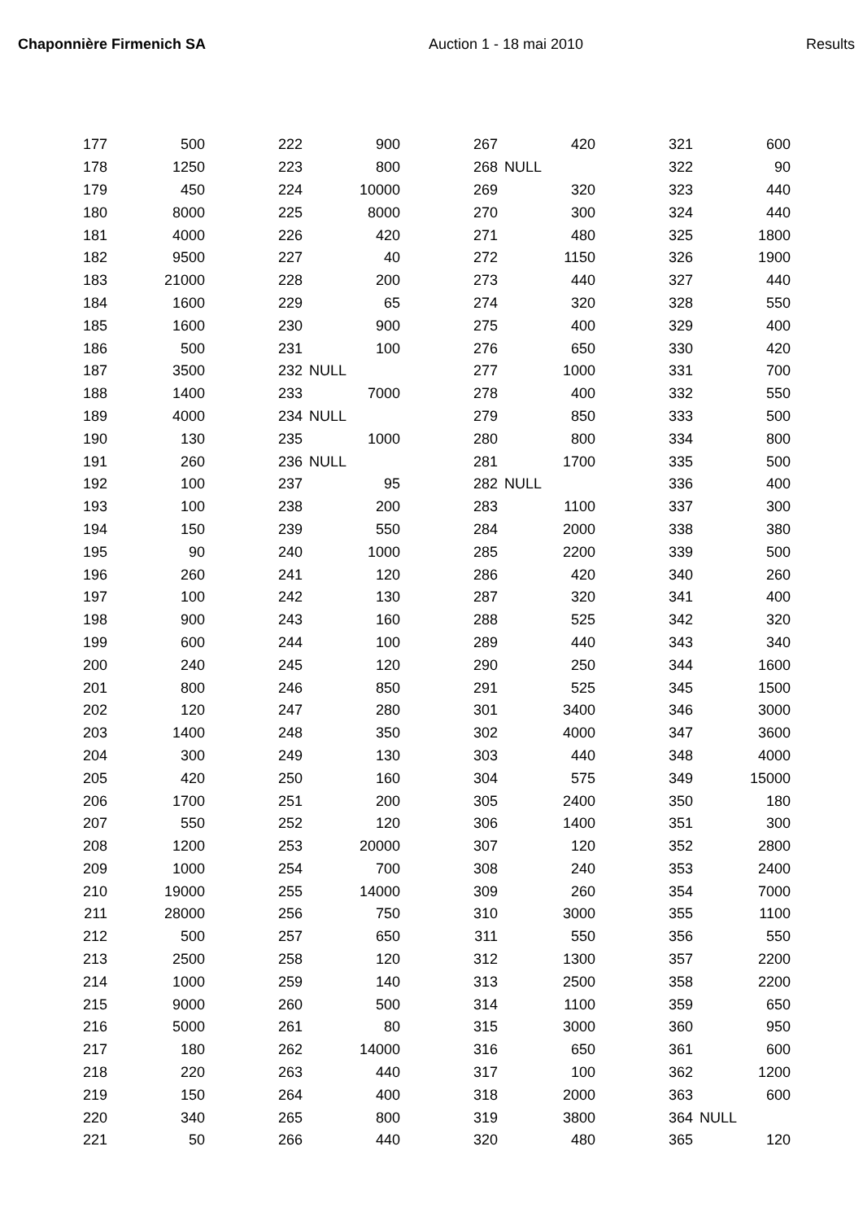Chaponnière Firmenich SA Auction 1 - 18 mai 2010 Results
| 177 | 500 | | 222 | 900 | | 267 | 420 | | 321 | 600 |
| 178 | 1250 | | 223 | 800 | | 268 | NULL | | 322 | 90 |
| 179 | 450 | | 224 | 10000 | | 269 | 320 | | 323 | 440 |
| 180 | 8000 | | 225 | 8000 | | 270 | 300 | | 324 | 440 |
| 181 | 4000 | | 226 | 420 | | 271 | 480 | | 325 | 1800 |
| 182 | 9500 | | 227 | 40 | | 272 | 1150 | | 326 | 1900 |
| 183 | 21000 | | 228 | 200 | | 273 | 440 | | 327 | 440 |
| 184 | 1600 | | 229 | 65 | | 274 | 320 | | 328 | 550 |
| 185 | 1600 | | 230 | 900 | | 275 | 400 | | 329 | 400 |
| 186 | 500 | | 231 | 100 | | 276 | 650 | | 330 | 420 |
| 187 | 3500 | | 232 | NULL | | 277 | 1000 | | 331 | 700 |
| 188 | 1400 | | 233 | 7000 | | 278 | 400 | | 332 | 550 |
| 189 | 4000 | | 234 | NULL | | 279 | 850 | | 333 | 500 |
| 190 | 130 | | 235 | 1000 | | 280 | 800 | | 334 | 800 |
| 191 | 260 | | 236 | NULL | | 281 | 1700 | | 335 | 500 |
| 192 | 100 | | 237 | 95 | | 282 | NULL | | 336 | 400 |
| 193 | 100 | | 238 | 200 | | 283 | 1100 | | 337 | 300 |
| 194 | 150 | | 239 | 550 | | 284 | 2000 | | 338 | 380 |
| 195 | 90 | | 240 | 1000 | | 285 | 2200 | | 339 | 500 |
| 196 | 260 | | 241 | 120 | | 286 | 420 | | 340 | 260 |
| 197 | 100 | | 242 | 130 | | 287 | 320 | | 341 | 400 |
| 198 | 900 | | 243 | 160 | | 288 | 525 | | 342 | 320 |
| 199 | 600 | | 244 | 100 | | 289 | 440 | | 343 | 340 |
| 200 | 240 | | 245 | 120 | | 290 | 250 | | 344 | 1600 |
| 201 | 800 | | 246 | 850 | | 291 | 525 | | 345 | 1500 |
| 202 | 120 | | 247 | 280 | | 301 | 3400 | | 346 | 3000 |
| 203 | 1400 | | 248 | 350 | | 302 | 4000 | | 347 | 3600 |
| 204 | 300 | | 249 | 130 | | 303 | 440 | | 348 | 4000 |
| 205 | 420 | | 250 | 160 | | 304 | 575 | | 349 | 15000 |
| 206 | 1700 | | 251 | 200 | | 305 | 2400 | | 350 | 180 |
| 207 | 550 | | 252 | 120 | | 306 | 1400 | | 351 | 300 |
| 208 | 1200 | | 253 | 20000 | | 307 | 120 | | 352 | 2800 |
| 209 | 1000 | | 254 | 700 | | 308 | 240 | | 353 | 2400 |
| 210 | 19000 | | 255 | 14000 | | 309 | 260 | | 354 | 7000 |
| 211 | 28000 | | 256 | 750 | | 310 | 3000 | | 355 | 1100 |
| 212 | 500 | | 257 | 650 | | 311 | 550 | | 356 | 550 |
| 213 | 2500 | | 258 | 120 | | 312 | 1300 | | 357 | 2200 |
| 214 | 1000 | | 259 | 140 | | 313 | 2500 | | 358 | 2200 |
| 215 | 9000 | | 260 | 500 | | 314 | 1100 | | 359 | 650 |
| 216 | 5000 | | 261 | 80 | | 315 | 3000 | | 360 | 950 |
| 217 | 180 | | 262 | 14000 | | 316 | 650 | | 361 | 600 |
| 218 | 220 | | 263 | 440 | | 317 | 100 | | 362 | 1200 |
| 219 | 150 | | 264 | 400 | | 318 | 2000 | | 363 | 600 |
| 220 | 340 | | 265 | 800 | | 319 | 3800 | | 364 | NULL |
| 221 | 50 | | 266 | 440 | | 320 | 480 | | 365 | 120 |